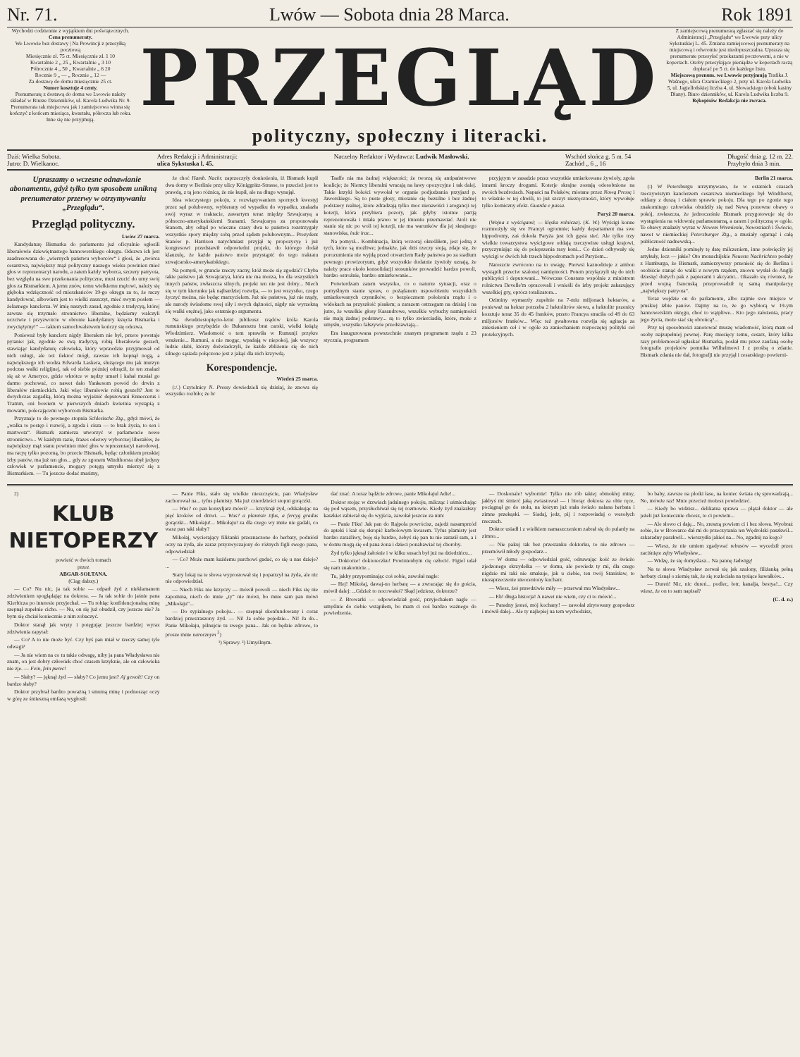Nr. 71. Lwów — Sobota dnia 28 Marca. Rok 1891
Wychodzi codziennie z wyjątkiem dni poświątecznych.
Cena prenumeraty.
We Lwowie bez dostawy | Na Prowincji z przesyłką pocztową
Miesięcznie zł. 75 ct. Miesięcznie zł. 1 10
Kwartalnie 2 „ 25 „ Kwartalnie „ 3 10
Półrocznie 4 „ 50 „ Kwartalnie „ 6 20
Rocznie 9 „ — „ Rocznie „ 12 —
Za dostawę do domu miesięcznie 25 ct.
Numer kosztuje 4 centy.
Prenumeratę z dostawą do domu we Lwowie należy składać w Biurze Dzienników, ul. Karola Ludwika Nr. 9. Prenumerata tak miejscowa jak i zamiejscowa winna się kończyć z końcem miesiąca, kwartału, półrocza lub roku. Inne się nie przyjmują.
PRZEGLĄD
polityczny, społeczny i literacki.
Z zamiejscową prenumeratą zgłaszać się należy do Administracji „Przeglądu“ we Lwowie przy ulicy Sykstuskiej L. 45. Zmiana zamiejscowej prenumeraty na miejscową i odwrotnie jest niedopuszczalna. Uprasza się prenumerate przesyłać przekazami pocztowemi, a nie w kopertach. Osoby przesyłające pieniądze w kopertach raczą dopłacać po 5 ct. do każdego listu.
Miejscową prenum. we Lwowie przyjmują Trafika J. Waśnego, ulica Czarnieckiego 2, przy ul. Karola Ludwika 5, ul. Jagiellońskiej liczba 4, ul. Słowackiego (obok kasiny Dlany). Biuro dzienników, ul. Karola Ludwika liczba 9.
Rękopisów Redakcja nie zwraca.
Dziś: Wielka Sobota.
Jutro: D. Wielkanoc. Adres Redakcji i Administracji:
ulica Sykstuska l. 45. Naczelny Redaktor i Wydawca: Ludwik Masłowski. Wschód słońca g. 5 m. 54
Zachód „ 6 „ 16 Długość dnia g. 12 m. 22.
Przybyło dnia 3 min.
Upraszamy o wczesne odnawianie abonamentu, gdyż tylko tym sposobem unikną prenumerator przerwy w otrzymywaniu „Przeglądu“.
Przegląd polityczny.
Lwów 27 marca.
Kandydaturę Bismarka do parlamentu już oficyalnie ogłosili liberałowie dziewiętnastego hannowerskiego okręgu. Odezwa ich jest zaadresowana do „wiernych państwu wyborców“ i głosi, że „twórca cesarstwa, największy mąż polityczny naszego wieku powinien mieć głos w reprezentacyi narodu, a zatem każdy wyborca, szczery patryota, bez względu na swe przekonania polityczne, musi rzucić do urny swój głos za Bismarkiem. A jemu znów, temu wielkiemu mężowi, należy się głęboka wdzięczność od mieszkańców 19-go okręgu za to, że raczy kandydować, albowiem jest to wielki zaszczyt, mieć swym posłem — żelaznego kanclerza. W imię naszych zasad, zgodnie z tradycyą, której zawsze się trzymało stronnictwo liberalne, będziemy walczyli uczciwie i przyzwoicie w obronie kandydatury księcia Bismarka i zwyciężymy!“ — takiem samochwalstwem kończy się odezwa.
Ponieważ były kanclerz nigdy liberałem nie był, przeto powstaje pytanie: jak, zgodnie ze swą tradycyą, robią liberałowie geszeft, stawiając kandydaturę człowieka, który wprawdzie przyjmował od nich usługi, ale też ilekroć mógł, zawsze ich kopnął nogą, a największego ich wodza Edwarda Laskera, służącego mu jak murzyn podczas walki religijnej, tak od siebie później odtrącił, że ten znalazł się aż w Ameryce, gdzie wkrótce w nędzy umarł i kahał musiał go darmo pochować, co nawet dało Yankesom powód do drwin z liberałów niemieckich. Jaki więc liberałowie robią geszeft? Jest to dotychczas zagadką, którą można wyjaśnić deputowani Enneccerus i Tramm, oni bowiem w pierwszych dniach kwietnia wystąpią z mowami, polecającemi wyborcom Bismarka.
Przyznaje to do pewnego stopnia Schlesische Ztg., gdyż mówi, że „walka to postęp i rozwój, a zgoda i cisza — to brak życia, to sen i martwota“. Bismark zamierza utworzyć w parlamencie nowe stronnictwo... W każdym razie, frazes odezwy wyborczej liberałów, że największy mąż stanu powinien mieć głos w reprezentacyi narodowej, ma racyę tylko pozorną, bo przecie Bismark, będąc członkiem pruskiej izby panów, ma już ten głos... gdy ze zgonem Windthorsta ubył jedyny człowiek w parlamencie, mogący potęgą umysłu mierzyć się z Bismarkiem. — Tu jeszcze dodać musimy,
że choć Hamb. Nachr. zaprzeczyły doniesieniu, iż Bismark kupił dwa domy w Berlinie przy ulicy Königgrätz-Strasse, to przecież jest to prawdą, z tą jeno różnicą, że nie kupił, ale na długo wynajął.
Idea wieczystego pokoju, z rozwiązywaniem spornych kwestyj przez sąd polubowny, wybierany od wypadku do wypadku, znalazła swój wyraz w traktacie, zawartym teraz między Szwajcaryą a północno-amerykańskiemi Stanami. Szwajcarya za proponowała Stanom, aby odtąd po wieczne czasy dwa te państwa rozstrzygały wszystkie spory między sobą przed sądem polubownym... Prezydent Stanów p. Harrison natychmiast przyjął tę propozycyę i już kongresowi przedstawił odpowiedni projekt, do którego dodał klauzulę, że każde państwo może przystąpić do tego traktatu szwajcarsko-amerykańskiego.
Na pomysł, w gruncie rzeczy zacny, któż może się zgodzić? Chyba takie państwo jak Szwajcarya, która nie ma morza, bo dla wszystkich innych państw, zwłaszcza silnych, projekt ten nie jest dobry... Niech się w tym kierunku jak najbardziej rozwija, — to jest wszystko, czego życzyć można, nie będąc marzycielem. Już nie państwa, już nie rządy, ale narody świadome swej siły i swych dążności, nigdy nie wyrzekną się walki orężnej, jako ostatniego argumentu.
Na dwudziestopięcio-letni jubileusz rządów króla Karola rumuńskiego przybędzie do Bukaresztu brat carski, wielki książę Włodzimierz. Wiadomość o tem sprawiła w Rumunji przykre wrażenie... Rumuni, a nie mogąc, wpadają w niepokój, jak wszyscy ludzie słabi, którzy doświadczyli, że każde zbliżenie się do nich silnego sąsiada połączone jest z jakąś dla nich krzywdą.
Korespondencje.
Wiedeń 25 marca.
(:/.) Czytelnicy N. Pressy dowiedzieli się dzisiaj, że znowu się wszystko rozbiło; że hr
Taaffe nia ma żadnej większości; że tworzą się antipaństwowe koalicje; że Niemcy liberalni wracają na ławy opozycyjne i tak dalej. Takie krzyki boleści wywołał w organie podjudzania przyjazd p. Jaworskiego. Są to puste głosy, miotanie się bezsilne i bez żadnej podstawy realnej, które zdradzają tylko moc nienawiści i arogancji tej koterji, która przybiera pozory, jak gdyby istotnie partją reprezentowała i miała prawo w jej imieniu przemawiać. Atoli nie stanie się nic po woli tej koterji, nie ma warunków dla jej skrajnego stanowiska, inde irae...
Na pomysł... Kombinacja, którą wczoraj określiłem, jest jedną z tych, które są możliwe; jednakże, jak dziś rzeczy stoją, zdaje się, że porozumienia nie wyjdą przed otwarciem Rady państwa po za stadium pewnego prowizoryum, gdyż wszystkie dodatnie żywioły uznają, że należy prace około konsolidacji stosunków prowadzić bardzo powoli, bardzo ostrożnie, bardzo umiarkowanie...
Potwierdzam zatem wszystko, co o naturze sytuacji, oraz o pomyślnym stanie spraw, o pożądanem usposobieniu wszystkich umiarkowanych czynników, o bezpiecznem położeniu rządu i o widokach na przyszłość pisałem; a zarazem ostrzegam na dzisiaj i na jutro, że wszelkie głosy Kasandrowe, wszelkie wybuchy namiętności nie mają żadnej podstawy... są to tylko zwierciadła, które, może z umysłu, wszystko fałszywie przedstawiają...
Era inaugurowana powszechnie znanym programem rządu z 23 stycznia, programem
przyjętym w zasadzie przez wszystkie umiarkowane żywioły, zgoła innemi kroczy drogami. Koterje skrajne zostają odosobnione na swoich bezdrożach. Napaści na Polaków, miotane przez Nową Pressę i to właśnie w tej chwili, to już szczyt niezręczności, który wywołuje tylko komiczny efekt. Guarda e passa.
Paryż 20 marca.
(Wojna z wyścigami; — klęska rolnicza). (K. W.) Wyścigi konne rozmnożyły się we Francyi ogromnie; każdy departament ma swe hippodromy, zaś dokoła Paryża jest ich gęsta sieć. Ale tylko trzy wielkie towarzystwa wyścigowe oddają rzeczywiste usługi krajowi, przyczyniając się do polepszenia rasy koni... Co dzień odbywały się wyścigi w dwóch lub trzech hippodromach pod Paryżem...
Nareszcie zwrócono na to uwagę. Pierwsi kaznodzieje z ambon wystąpili przeciw szalonej namiętności. Potem przyłączyli się do nich publicyści i deputowani... Wówczas Constans wspólnie z ministrem rolnictwa Develle'm opracowali i wnieśli do izby projekt zakazujący wszelkiej gry, oprócz totalizatora...
Oziminy wymarzły zupełnie na 7-miu miljonach hektarów, a ponieważ na hektar potrzeba 2 hektolitrów siewu, a hektolitr pszenicy kosztuje teraz 35 do 45 franków, przeto Francya straciła od 49 do 63 miljonów franków... Więc też gwałtowna rozwija się agitacja za zniesieniem ceł i w ogóle za zaniechaniem rozpoczętej polityki ceł protekcyjnych.
Berlin 21 marca.
(:) W Petersburgu utrzymywano, że w ostatnich czasach rzeczywistym kanclerzem cesarstwa niemieckiego był Windthorst, oddany z duszą i ciałem sprawie pokoju. Dla tego po zgonie tego znakomitego człowieka obudziły się nad Newą ponowne obawy o pokój, zwłaszcza, że jednocześnie Bismark przygotowuje się do wystąpienia na widownię parlamentarną, a zatem i polityczną w ogóle. Te obawy znalazły wyraz w Nowem Wremieniu, Nowostiach i Świecie, nawet w niemieckiej Petersburger Ztg., a musiały ogarnąć i całą publiczność nadnewską...
Jedne dzienniki pominęły tę datę milczeniem, inne poświęciły jej artykuły, lecz — jakie? Oto monachijskie Neueste Nachrichten podały z Hamburga, że Bismark, zamierzywszy przenieść się do Berlina i osobiście stanąć do walki z nowym rządem, znowu wysłał do Anglji dziesięć dużych pak z papierami i akcyami... Okazało się również, że przed wojną francuską przeprowadził tę samą manipulacyę „największy patryota“.
Teraz wejdzie on do parlamentu, albo zajmie swe miejsce w pruskiej izbie panów. Dajmy na to, że go wybiorą w 19-ym hannowerskim okręgu, choć to wątpliwe... Kto jego założenia, pracy jego życia, może stać się obrońcą?...
Przy tej sposobności zanotować muszę wiadomość, którą mam od osoby najzupełniej pewnej. Parę miesięcy temu, cesarz, który kilka razy problemował ugłaskać Bismarka, posłał mu przez zaufaną osobę fotografie projektów pomnika Wilhelmowi I z prośbą o zdanie. Bismark zdania nie dał, fotografji nie przyjął i cesarskiego powierni-
2)
KLUB NIETOPERZY
powieść w dwóch tomach
przez
ABGAR-SOŁTANA.
(Ciąg dalszy.)
— Co? Nu nic, ja tak sobie — odparł żyd z nieklamanem zdziwieniem spoglądając na doktora. — Ja tak sobie do jaśnie pana Kierbicza po interesie przyjechał. — Tu robiąc konfidencjonalną minę szepnął zupełnie cicho. — Nu, on się już obudził, czy jeszcze nie? Ja bym się chciał koniecznie z nim zobaczyć.
Doktor stanął jak wryty i potęgując jeszcze bardziej wyraz zdziwienia zapytał:
— Co? A to nie może być. Czy byś pan miał w rzeczy samej tyle odwagi?
— Ja nie wiem na co tu takie odwagę, niby ja pana Władysława nie znam, on jest dobry człowiek choć czasem krzyknie, ale on człowieka nie zje. — Fein, fein purec!
— Słaby? — jęknął żyd — słaby? Co jemu jest? Aj gewolt! Czy on bardzo słaby?
Doktor przybrał bardzo poważną i smutną minę i podnosząc oczy w górę ze śmieszną emfazą wygłosił:
— Panie Fiks, stało się wielkie nieszczęście, pan Władysław zachorował na... tyfus plamisty. Ma już czterdzieści stopni gorączki.
— Wus? co pan konsyljarz mówi? — krzyknął żyd, odskakując na pięć kroków od drzwi. — Wus? a plamiste tifus, a fercyg gradus gorączki... Mikołaju!... Mikołaju! za dla czego wy mnie nie gadali, co wasz pan taki słaby?
Mikołaj, wycierający filiżanki przeznaczone do herbaty, podniósł oczy na żyda, ale zaraz przyzwyczajony do różnych figli swego pana, odpowiedział:
— Co? Może mam każdemu parchowi gadać, co się u nas dzieje? ...
Stary lokaj na te słowa wyprostował się i popatrzył na żyda, ale nic nie odpowiedział.
— Niech Fiks nie krzyczy — mówił powoli — niech Fiks się nie zapomina, niech do mnie „ty“ nie mówi, bo mnie sam pan mówi „Mikołaju“...
— Do sypialnego pokoju... — szepnął skonfundowany i coraz bardziej przestraszony żyd. — Ni! Ja sobie pojedzie... Ni! Ja do... Panie Mikołaju, pilnujcie tu swego pana... Jak on będzie zdrowe, to prosze mnie narocznym <sup>2</sup>)
¹) Sprawy. ²) Umyślnym.
dać znać. A teraz bądźcie zdrowe, panie Mikołajul Adie!...
Doktor stojąc w drzwiach jadalnego pokoju, milcząc i uśmiechając się pod wąsem, przysłuchiwał się tej rozmowie. Kiedy żyd znalazłszy kaszkiet zabierał się do wyjścia, zawołał jeszcze za nim:
— Panie Fiks! Jak pan do Rajpola powrócisz, zajedź nasamprzód do apteki i każ się skropić karbolowym kwasem. Tyfus plamisty jest bardzo zaraźliwy, boję się bardzo, żebyś się pan tu nie zaraził sam, a i w domu mogą się od pana żona i dzieci ponabawiać tej choroby.
Żyd tylko jęknął żałośnie i w kilku susach był już na dziedzińcu...
— Doktorze! doktoreczku! Powinienbym cię ozłocić. Figiel udał się nam znakomicie...
Tu, jakby przypominając coś sobie, zawołał nagle:
— Hej! Mikołaj, dawaj-no herbatę — a zwracając się do gościa, mówił dalej: ...Gdzież to nocowałeś? Skąd jedziesz, doktorze?
— Z Browarki — odpowiedział gość, przyjechałem nagle — umyślnie do ciebie wstąpiłem, bo mam ci coś bardzo ważnego do powiedzenia.
— Doskonale! wybornie! Tylko nie rób takiej obmokłej miny, jakbyś mi śmierć jaką zwiastował — i biorąc doktora za obie ręce, pociągnął go do stołu, na którym już stała świeżo nalana herbata i zimne przekąski. — Siadaj, jedz, pij i rozpowiadaj o wesołych rzeczach.
Doktor usiadł i z wielkiem namaszczeniem zabrał się do pulardy na zimno...
— Nie pakuj tak bez przestanku doktorku, to nie zdrowo — przemówił młody gospodarz...
— W domu — odpowiedział gość, odsuwając kość ze świeżo zjedzonego skrzydełka — w domu, ale powiedz ty mi, dla czego nigdzie mi taki nie smakuje, jak u ciebie, ten twój Stanisław, to niezaprzeczenie nieoceniony kucharz.
— Wiesz, żeś prawdziwie miły — przerwał mu Władysław...
— Eh! długa historja! A nawet nie wiem, czy ci to mówić...
— Paradny jesteś, mój kochany! — zawołał zirytowany gospodarz i mówił dalej... Ale ty najlepiej na tem wychodzisz,
bo baby, zawsze na plotki łase, na koniec świata cię sprowadzają... No, mówże raz! Mnie przecież możesz powiedzieć.
— Kiedy bo widzisz... delikatna sprawa — plątał doktor — ale jeżeli już koniecznie chcesz, to ci powiem...
— Ale słowo ci daję... No, zresztą powiem ci i bez słowa. Wyobraź sobie, że w Browarce dał mi do przeczytania ten Wędrolski paszkwil... szkaradny paszkwil... wierszydła jakieś na... No, zgadnij na kogo?
— Wiesz, że nie umiem zgadywać rebusów — wycedził przez zaciśnięte zęby Władysław...
— Widzę, że się domyślasz... Na pannę Jadwigę!
Na te słowa Władysław zerwał się jak szalony, filiżanką pełną herbaty cisnął o ziemię tak, że się rozleciała na tysiące kawałków...
— Dureń! Nic, nic dureń... podlec, łotr, kanalja, bestya!... Czy wiesz, że on to sam napisał?
(C. d. n.)